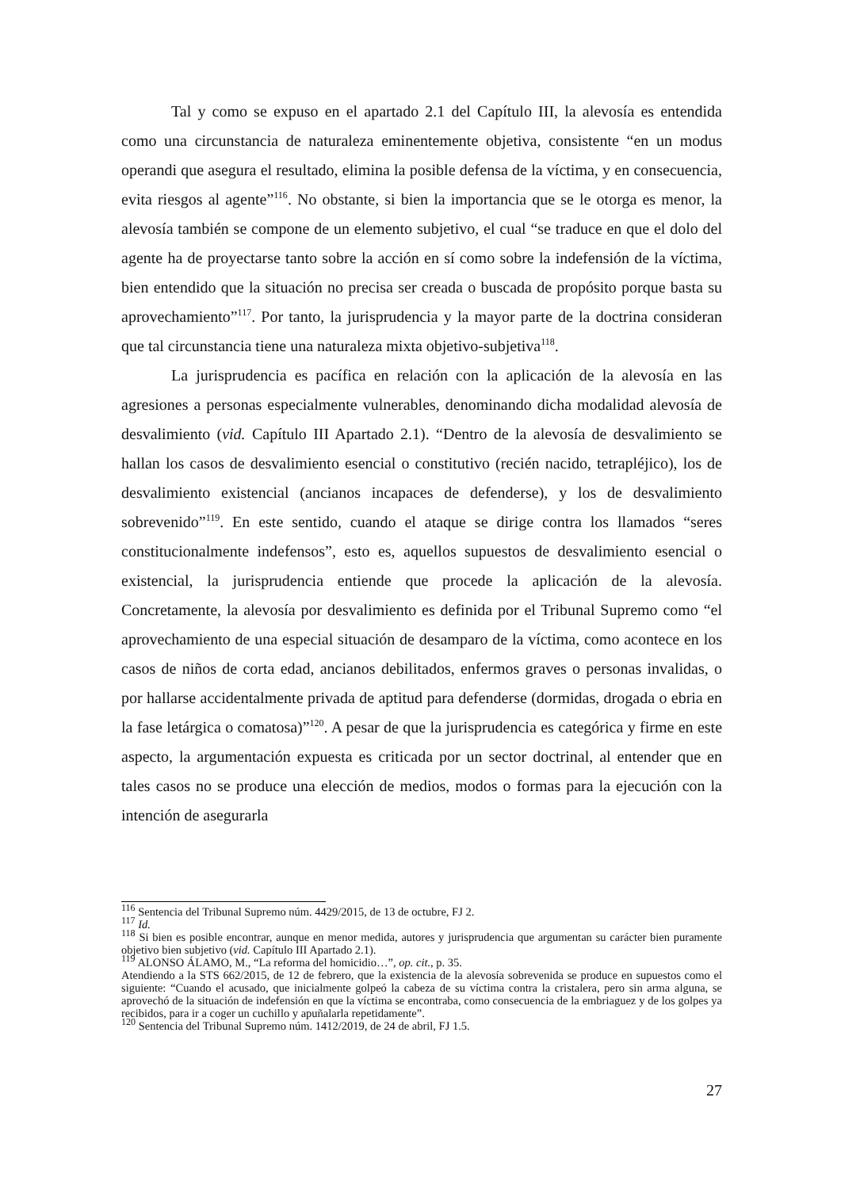Tal y como se expuso en el apartado 2.1 del Capítulo III, la alevosía es entendida como una circunstancia de naturaleza eminentemente objetiva, consistente “en un modus operandi que asegura el resultado, elimina la posible defensa de la víctima, y en consecuencia, evita riesgos al agente”<sup>116</sup>. No obstante, si bien la importancia que se le otorga es menor, la alevosía también se compone de un elemento subjetivo, el cual “se traduce en que el dolo del agente ha de proyectarse tanto sobre la acción en sí como sobre la indefensión de la víctima, bien entendido que la situación no precisa ser creada o buscada de propósito porque basta su aprovechamiento”<sup>117</sup>. Por tanto, la jurisprudencia y la mayor parte de la doctrina consideran que tal circunstancia tiene una naturaleza mixta objetivo-subjetiva<sup>118</sup>.
La jurisprudencia es pacífica en relación con la aplicación de la alevosía en las agresiones a personas especialmente vulnerables, denominando dicha modalidad alevosía de desvalimiento (vid. Capítulo III Apartado 2.1). “Dentro de la alevosía de desvalimiento se hallan los casos de desvalimiento esencial o constitutivo (recién nacido, tetrapléjico), los de desvalimiento existencial (ancianos incapaces de defenderse), y los de desvalimiento sobrevenido”<sup>119</sup>. En este sentido, cuando el ataque se dirige contra los llamados “seres constitucionalmente indefensos”, esto es, aquellos supuestos de desvalimiento esencial o existencial, la jurisprudencia entiende que procede la aplicación de la alevosía. Concretamente, la alevosía por desvalimiento es definida por el Tribunal Supremo como “el aprovechamiento de una especial situación de desamparo de la víctima, como acontece en los casos de niños de corta edad, ancianos debilitados, enfermos graves o personas invalidas, o por hallarse accidentalmente privada de aptitud para defenderse (dormidas, drogada o ebria en la fase letárgica o comatosa)”<sup>120</sup>. A pesar de que la jurisprudencia es categórica y firme en este aspecto, la argumentación expuesta es criticada por un sector doctrinal, al entender que en tales casos no se produce una elección de medios, modos o formas para la ejecución con la intención de asegurarla
<sup>116</sup> Sentencia del Tribunal Supremo núm. 4429/2015, de 13 de octubre, FJ 2.
<sup>117</sup> Id.
<sup>118</sup> Si bien es posible encontrar, aunque en menor medida, autores y jurisprudencia que argumentan su carácter bien puramente objetivo bien subjetivo (vid. Capítulo III Apartado 2.1).
<sup>119</sup> ALONSO ÁLAMO, M., “La reforma del homicidio…”, op. cit., p. 35.
Atendiendo a la STS 662/2015, de 12 de febrero, que la existencia de la alevosía sobrevenida se produce en supuestos como el siguiente: “Cuando el acusado, que inicialmente golpeó la cabeza de su víctima contra la cristalera, pero sin arma alguna, se aprovechó de la situación de indefensión en que la víctima se encontraba, como consecuencia de la embriaguez y de los golpes ya recibidos, para ir a coger un cuchillo y apuñalarla repetidamente”.
<sup>120</sup> Sentencia del Tribunal Supremo núm. 1412/2019, de 24 de abril, FJ 1.5.
27